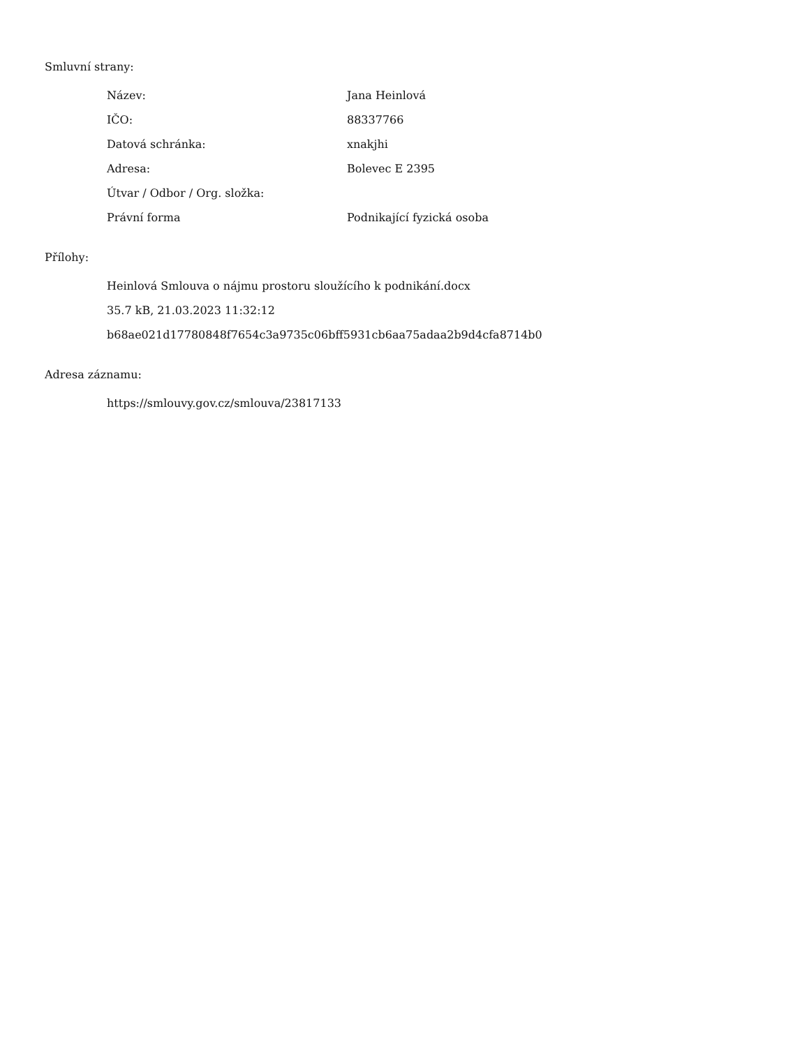Smluvní strany:
| Název: | Jana Heinlová |
| IČO: | 88337766 |
| Datová schránka: | xnakjhi |
| Adresa: | Bolevec E 2395 |
| Útvar / Odbor / Org. složka: | |
| Právní forma | Podnikající fyzická osoba |
Přílohy:
Heinlová Smlouva o nájmu prostoru sloužícího k podnikání.docx
35.7 kB, 21.03.2023 11:32:12
b68ae021d17780848f7654c3a9735c06bff5931cb6aa75adaa2b9d4cfa8714b0
Adresa záznamu:
https://smlouvy.gov.cz/smlouva/23817133